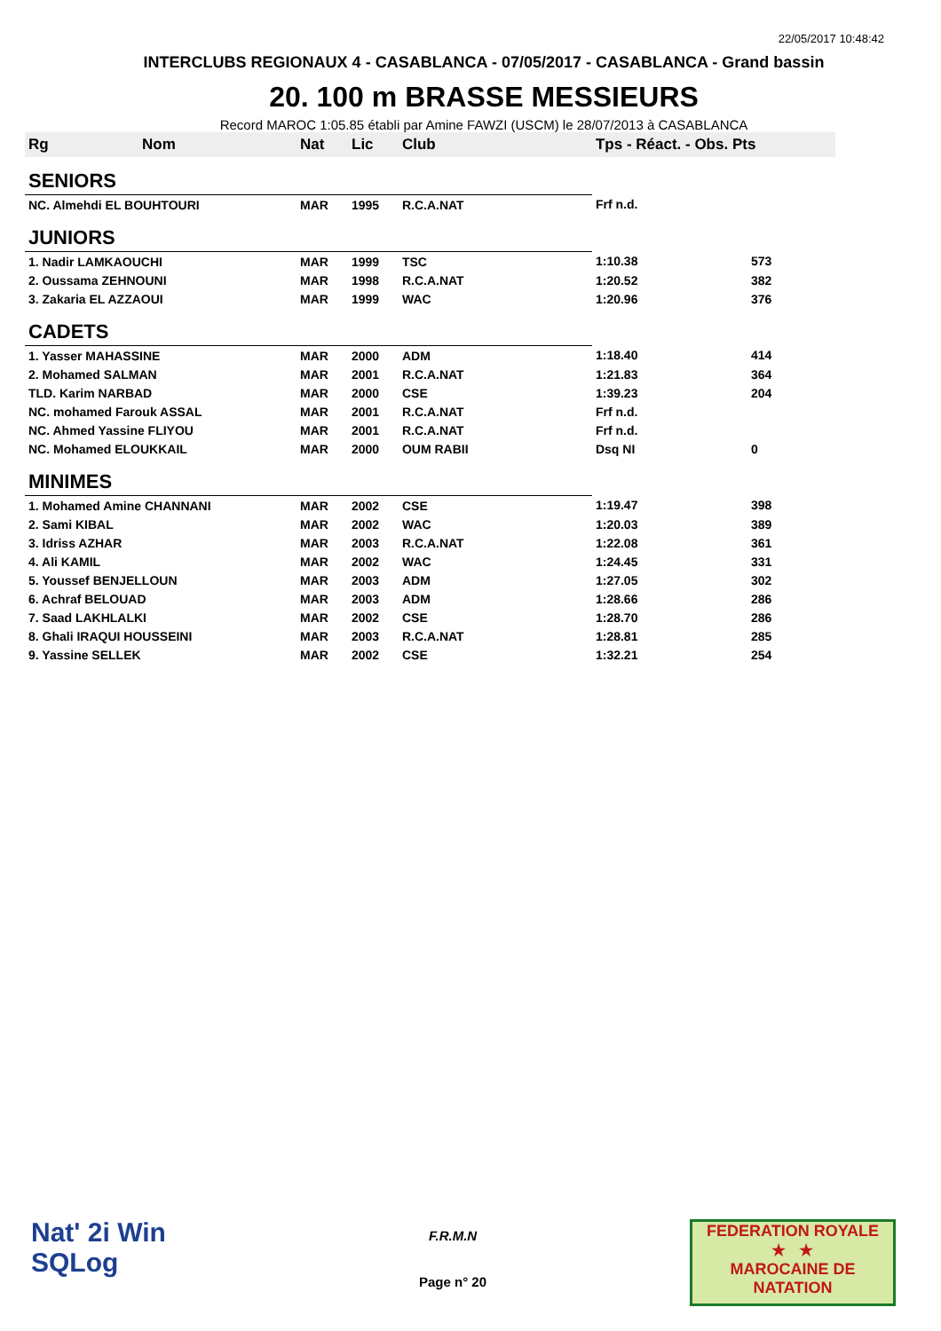22/05/2017 10:48:42
INTERCLUBS REGIONAUX 4 - CASABLANCA - 07/05/2017 - CASABLANCA - Grand bassin
20. 100 m BRASSE MESSIEURS
Record MAROC 1:05.85 établi par Amine FAWZI (USCM) le 28/07/2013 à CASABLANCA
| Rg | Nom | Nat | Lic | Club | Tps - Réact. - Obs. Pts | |
| --- | --- | --- | --- | --- | --- | --- |
| SENIORS | | | | | | |
| NC. Almehdi EL BOUHTOURI | | MAR | 1995 | R.C.A.NAT | Frf n.d. | |
| JUNIORS | | | | | | |
| 1. Nadir LAMKAOUCHI | | MAR | 1999 | TSC | 1:10.38 | 573 |
| 2. Oussama ZEHNOUNI | | MAR | 1998 | R.C.A.NAT | 1:20.52 | 382 |
| 3. Zakaria EL AZZAOUI | | MAR | 1999 | WAC | 1:20.96 | 376 |
| CADETS | | | | | | |
| 1. Yasser MAHASSINE | | MAR | 2000 | ADM | 1:18.40 | 414 |
| 2. Mohamed SALMAN | | MAR | 2001 | R.C.A.NAT | 1:21.83 | 364 |
| TLD. Karim NARBAD | | MAR | 2000 | CSE | 1:39.23 | 204 |
| NC. mohamed Farouk ASSAL | | MAR | 2001 | R.C.A.NAT | Frf n.d. | |
| NC. Ahmed Yassine FLIYOU | | MAR | 2001 | R.C.A.NAT | Frf n.d. | |
| NC. Mohamed ELOUKKAIL | | MAR | 2000 | OUM RABII | Dsq NI | 0 |
| MINIMES | | | | | | |
| 1. Mohamed Amine CHANNANI | | MAR | 2002 | CSE | 1:19.47 | 398 |
| 2. Sami KIBAL | | MAR | 2002 | WAC | 1:20.03 | 389 |
| 3. Idriss AZHAR | | MAR | 2003 | R.C.A.NAT | 1:22.08 | 361 |
| 4. Ali KAMIL | | MAR | 2002 | WAC | 1:24.45 | 331 |
| 5. Youssef BENJELLOUN | | MAR | 2003 | ADM | 1:27.05 | 302 |
| 6. Achraf BELOUAD | | MAR | 2003 | ADM | 1:28.66 | 286 |
| 7. Saad LAKHLALKI | | MAR | 2002 | CSE | 1:28.70 | 286 |
| 8. Ghali IRAQUI HOUSSEINI | | MAR | 2003 | R.C.A.NAT | 1:28.81 | 285 |
| 9. Yassine SELLEK | | MAR | 2002 | CSE | 1:32.21 | 254 |
Nat' 2i Win
SQLog
F.R.M.N
Page n° 20
FEDERATION ROYALE
★ ★
MAROCAINE DE NATATION